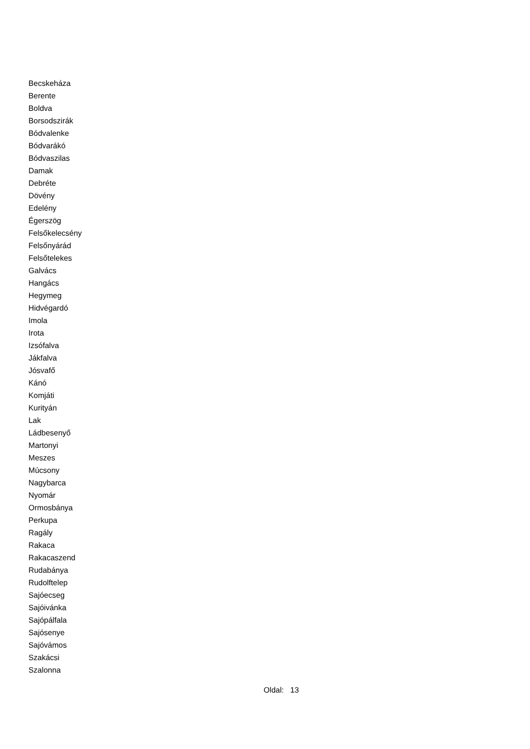Becskeháza
Berente
Boldva
Borsodszirák
Bódvalenke
Bódvarákó
Bódvaszilas
Damak
Debréte
Dövény
Edelény
Égerszög
Felsőkelecsény
Felsőnyárád
Felsőtelekes
Galvács
Hangács
Hegymeg
Hidvégardó
Imola
Irota
Izsófalva
Jákfalva
Jósvafő
Kánó
Komjáti
Kurityán
Lak
Ládbesenyő
Martonyi
Meszes
Múcsony
Nagybarca
Nyomár
Ormosbánya
Perkupa
Ragály
Rakaca
Rakacaszend
Rudabánya
Rudolftelep
Sajóecseg
Sajóivánka
Sajópálfala
Sajósenye
Sajóvámos
Szakácsi
Szalonna
Oldal: 13